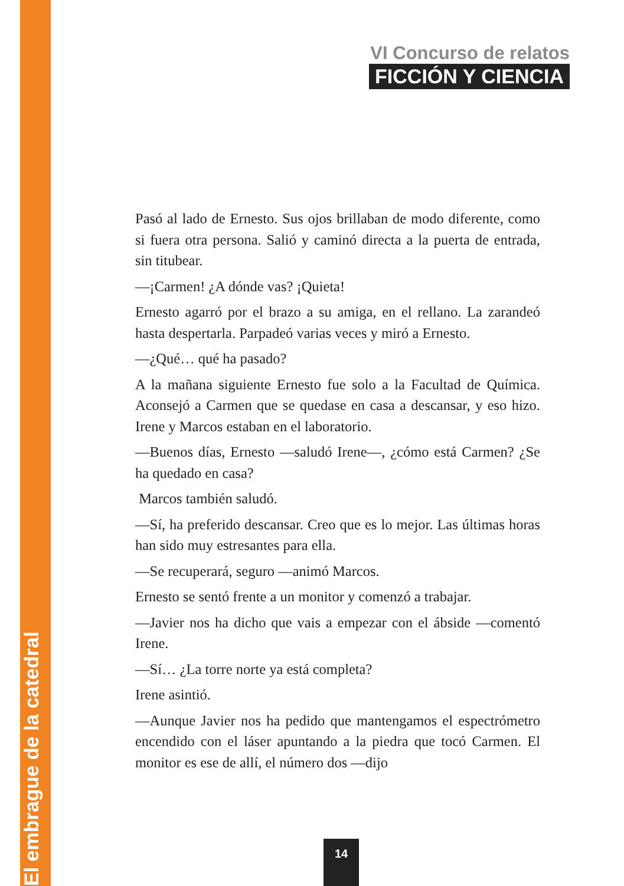El embrague de la catedral
VI Concurso de relatos
FICCIÓN Y CIENCIA
Pasó al lado de Ernesto. Sus ojos brillaban de modo diferente, como si fuera otra persona. Salió y caminó directa a la puerta de entrada, sin titubear.
—¡Carmen! ¿A dónde vas? ¡Quieta!
Ernesto agarró por el brazo a su amiga, en el rellano. La zarandeó hasta despertarla. Parpadeó varias veces y miró a Ernesto.
—¿Qué… qué ha pasado?
A la mañana siguiente Ernesto fue solo a la Facultad de Química. Aconsejó a Carmen que se quedase en casa a descansar, y eso hizo. Irene y Marcos estaban en el laboratorio.
—Buenos días, Ernesto —saludó Irene—, ¿cómo está Carmen? ¿Se ha quedado en casa?
Marcos también saludó.
—Sí, ha preferido descansar. Creo que es lo mejor. Las últimas horas han sido muy estresantes para ella.
—Se recuperará, seguro —animó Marcos.
Ernesto se sentó frente a un monitor y comenzó a trabajar.
—Javier nos ha dicho que vais a empezar con el ábside —comentó Irene.
—Sí… ¿La torre norte ya está completa?
Irene asintió.
—Aunque Javier nos ha pedido que mantengamos el espectrómetro encendido con el láser apuntando a la piedra que tocó Carmen. El monitor es ese de allí, el número dos —dijo
14